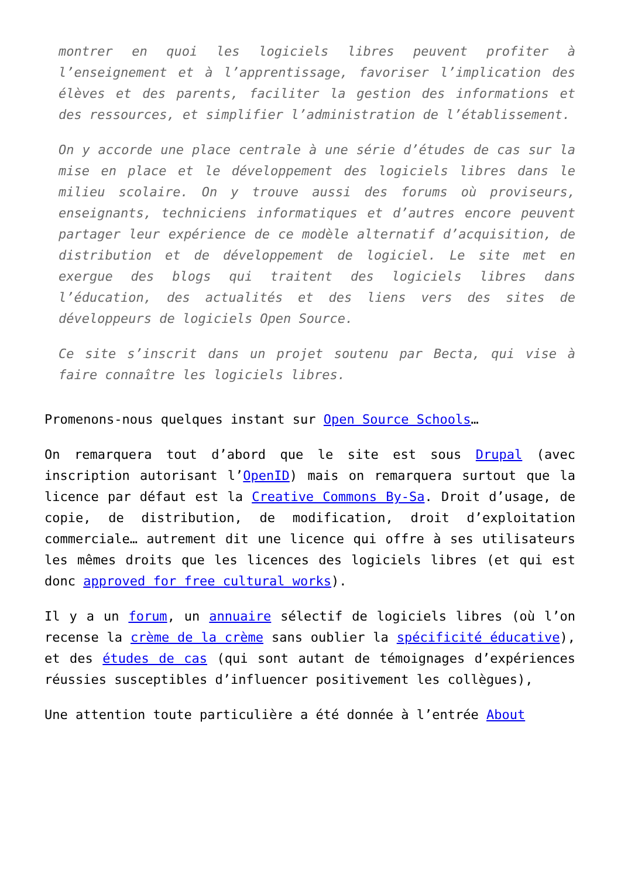montrer en quoi les logiciels libres peuvent profiter à l’enseignement et à l’apprentissage, favoriser l’implication des élèves et des parents, faciliter la gestion des informations et des ressources, et simplifier l’administration de l’établissement.
On y accorde une place centrale à une série d’études de cas sur la mise en place et le développement des logiciels libres dans le milieu scolaire. On y trouve aussi des forums où proviseurs, enseignants, techniciens informatiques et d’autres encore peuvent partager leur expérience de ce modèle alternatif d’acquisition, de distribution et de développement de logiciel. Le site met en exergue des blogs qui traitent des logiciels libres dans l’éducation, des actualités et des liens vers des sites de développeurs de logiciels Open Source.
Ce site s’inscrit dans un projet soutenu par Becta, qui vise à faire connaître les logiciels libres.
Promenons-nous quelques instant sur Open Source Schools…
On remarquera tout d’abord que le site est sous Drupal (avec inscription autorisant l’OpenID) mais on remarquera surtout que la licence par défaut est la Creative Commons By-Sa. Droit d’usage, de copie, de distribution, de modification, droit d’exploitation commerciale… autrement dit une licence qui offre à ses utilisateurs les mêmes droits que les licences des logiciels libres (et qui est donc approved for free cultural works).
Il y a un forum, un annuaire sélectif de logiciels libres (où l’on recense la crème de la crème sans oublier la spécificité éducative), et des études de cas (qui sont autant de témoignages d’expériences réussies susceptibles d’influencer positivement les collègues),
Une attention toute particulière a été donnée à l’entrée About